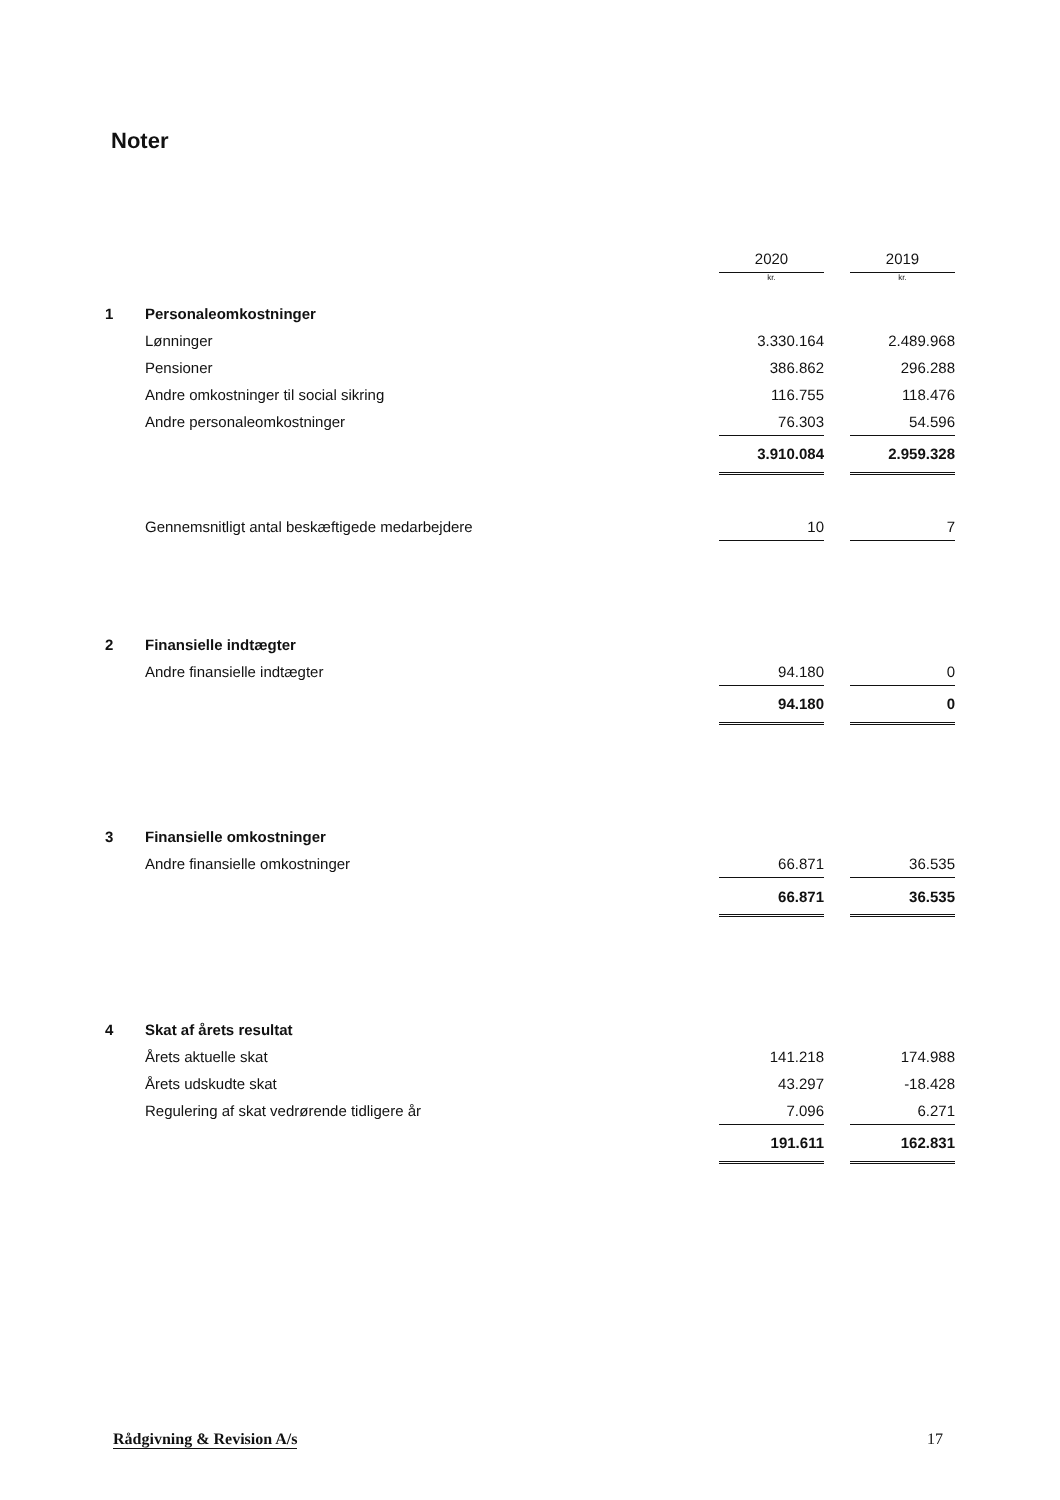Noter
| | | 2020 | | 2019 |
| | | kr. | | kr. |
| 1 | Personaleomkostninger | | | |
| | Lønninger | 3.330.164 | | 2.489.968 |
| | Pensioner | 386.862 | | 296.288 |
| | Andre omkostninger til social sikring | 116.755 | | 118.476 |
| | Andre personaleomkostninger | 76.303 | | 54.596 |
| | | 3.910.084 | | 2.959.328 |
| | Gennemsnitligt antal beskæftigede medarbejdere | 10 | | 7 |
| 2 | Finansielle indtægter | | | |
| | Andre finansielle indtægter | 94.180 | | 0 |
| | | 94.180 | | 0 |
| 3 | Finansielle omkostninger | | | |
| | Andre finansielle omkostninger | 66.871 | | 36.535 |
| | | 66.871 | | 36.535 |
| 4 | Skat af årets resultat | | | |
| | Årets aktuelle skat | 141.218 | | 174.988 |
| | Årets udskudte skat | 43.297 | | -18.428 |
| | Regulering af skat vedrørende tidligere år | 7.096 | | 6.271 |
| | | 191.611 | | 162.831 |
Rådgivning & Revision A/s 17